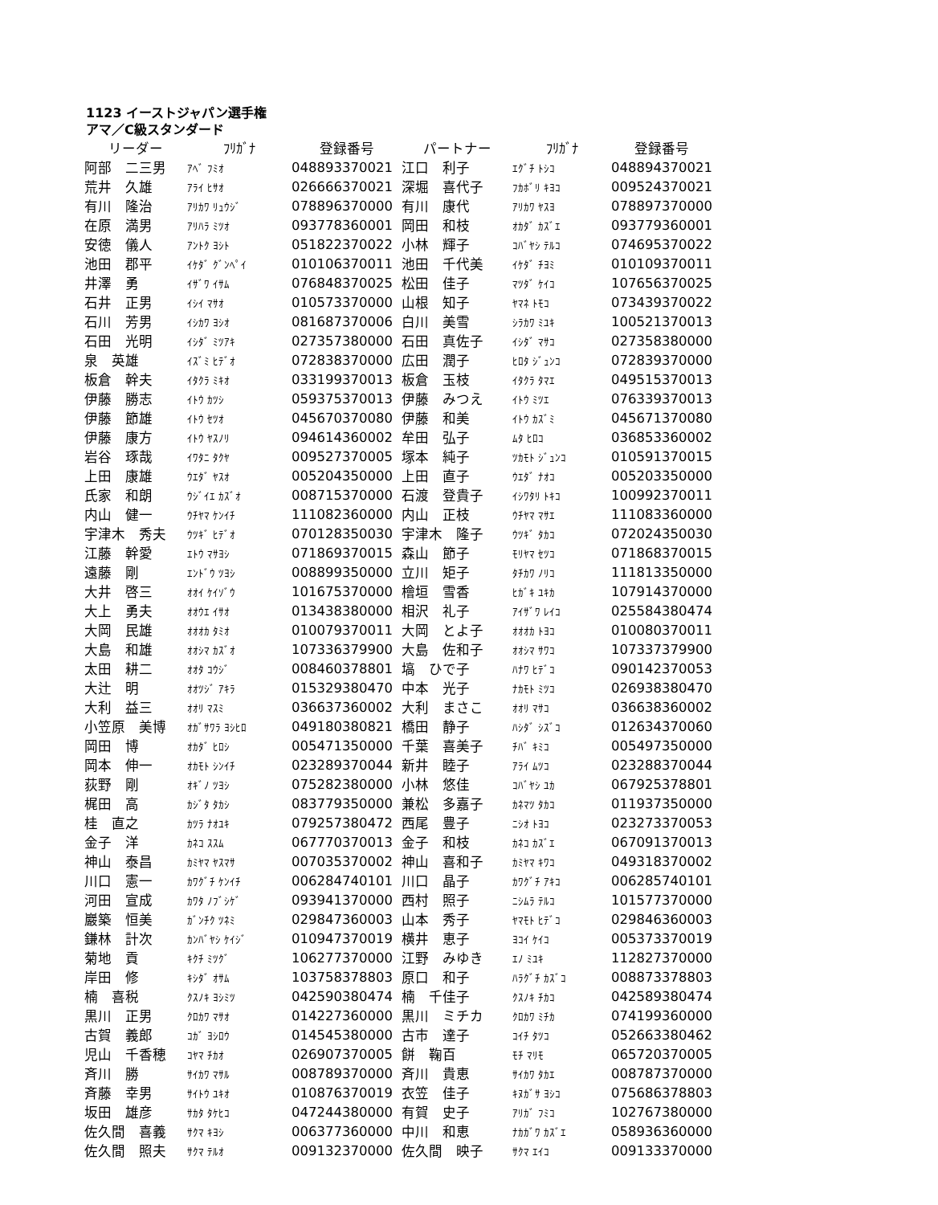1123 イーストジャパン選手権
アマ／C級スタンダード
| リーダー | ﾌﾘｶﾞﾅ | 登録番号 | パートナー | ﾌﾘｶﾞﾅ | 登録番号 |
| --- | --- | --- | --- | --- | --- |
| 阿部 二三男 | ｱﾍﾞ ﾌﾐｵ | 048893370021 | 江口 利子 | ｴｸﾞﾁ ﾄｼｺ | 048894370021 |
| 荒井 久雄 | ｱﾗｲ ﾋｻｵ | 026666370021 | 深堀 喜代子 | ﾌｶﾎﾞﾘ ｷﾖｺ | 009524370021 |
| 有川 隆治 | ｱﾘｶﾜ ﾘｭｳｼﾞ | 078896370000 | 有川 康代 | ｱﾘｶﾜ ﾔｽﾖ | 078897370000 |
| 在原 満男 | ｱﾘﾊﾗ ﾐﾂｵ | 093778360001 | 岡田 和枝 | ｵｶﾀﾞ ｶｽﾞｴ | 093779360001 |
| 安徳 儀人 | ｱﾝﾄｸ ﾖｼﾄ | 051822370022 | 小林 輝子 | ｺﾊﾞﾔｼ ﾃﾙｺ | 074695370022 |
| 池田 郡平 | ｲｹﾀﾞ ｸﾞﾝﾍﾟｲ | 010106370011 | 池田 千代美 | ｲｹﾀﾞ ﾁﾖﾐ | 010109370011 |
| 井澤 勇 | ｲｻﾞﾜ ｲｻﾑ | 076848370025 | 松田 佳子 | ﾏﾂﾀﾞ ｹｲｺ | 107656370025 |
| 石井 正男 | ｲｼｲ ﾏｻｵ | 010573370000 | 山根 知子 | ﾔﾏﾈ ﾄﾓｺ | 073439370022 |
| 石川 芳男 | ｲｼｶﾜ ﾖｼｵ | 081687370006 | 白川 美雪 | ｼﾗｶﾜ ﾐﾕｷ | 100521370013 |
| 石田 光明 | ｲｼﾀﾞ ﾐﾂｱｷ | 027357380000 | 石田 真佐子 | ｲｼﾀﾞ ﾏｻｺ | 027358380000 |
| 泉 英雄 | ｲｽﾞﾐ ﾋﾃﾞｵ | 072838370000 | 広田 潤子 | ﾋﾛﾀ ｼﾞｭﾝｺ | 072839370000 |
| 板倉 幹夫 | ｲﾀｸﾗ ﾐｷｵ | 033199370013 | 板倉 玉枝 | ｲﾀｸﾗ ﾀﾏｴ | 049515370013 |
| 伊藤 勝志 | ｲﾄｳ ｶﾂｼ | 059375370013 | 伊藤 みつえ | ｲﾄｳ ﾐﾂｴ | 076339370013 |
| 伊藤 節雄 | ｲﾄｳ ｾﾂｵ | 045670370080 | 伊藤 和美 | ｲﾄｳ ｶｽﾞﾐ | 045671370080 |
| 伊藤 康方 | ｲﾄｳ ﾔｽﾉﾘ | 094614360002 | 牟田 弘子 | ﾑﾀ ﾋﾛｺ | 036853360002 |
| 岩谷 琢哉 | ｲﾜﾀﾆ ﾀｸﾔ | 009527370005 | 塚本 純子 | ﾂｶﾓﾄ ｼﾞｭﾝｺ | 010591370015 |
| 上田 康雄 | ｳｴﾀﾞ ﾔｽｵ | 005204350000 | 上田 直子 | ｳｴﾀﾞ ﾅｵｺ | 005203350000 |
| 氏家 和朗 | ｳｼﾞｲｴ ｶｽﾞｵ | 008715370000 | 石渡 登貴子 | ｲｼﾜﾀﾘ ﾄｷｺ | 100992370011 |
| 内山 健一 | ｳﾁﾔﾏ ｹﾝｲﾁ | 111082360000 | 内山 正枝 | ｳﾁﾔﾏ ﾏｻｴ | 111083360000 |
| 宇津木 秀夫 | ｳﾂｷﾞ ﾋﾃﾞｵ | 070128350030 | 宇津木 隆子 | ｳﾂｷﾞ ﾀｶｺ | 072024350030 |
| 江藤 幹愛 | ｴﾄｳ ﾏｻﾖｼ | 071869370015 | 森山 節子 | ﾓﾘﾔﾏ ｾﾂｺ | 071868370015 |
| 遠藤 剛 | ｴﾝﾄﾞｳ ﾂﾖｼ | 008899350000 | 立川 矩子 | ﾀﾁｶﾜ ﾉﾘｺ | 111813350000 |
| 大井 啓三 | ｵｵｲ ｹｲｿﾞｳ | 101675370000 | 檜垣 雪香 | ﾋｶﾞｷ ﾕｷｶ | 107914370000 |
| 大上 勇夫 | ｵｵｳｴ ｲｻｵ | 013438380000 | 相沢 礼子 | ｱｲｻﾞﾜ ﾚｲｺ | 025584380474 |
| 大岡 民雄 | ｵｵｵｶ ﾀﾐｵ | 010079370011 | 大岡 とよ子 | ｵｵｵｶ ﾄﾖｺ | 010080370011 |
| 大島 和雄 | ｵｵｼﾏ ｶｽﾞｵ | 107336379900 | 大島 佐和子 | ｵｵｼﾏ ｻﾜｺ | 107337379900 |
| 太田 耕二 | ｵｵﾀ ｺｳｼﾞ | 008460378801 | 塙 ひで子 | ﾊﾅﾜ ﾋﾃﾞｺ | 090142370053 |
| 大辻 明 | ｵｵﾂｼﾞ ｱｷﾗ | 015329380470 | 中本 光子 | ﾅｶﾓﾄ ﾐﾂｺ | 026938380470 |
| 大利 益三 | ｵｵﾘ ﾏｽﾐ | 036637360002 | 大利 まさこ | ｵｵﾘ ﾏｻｺ | 036638360002 |
| 小笠原 美博 | ｵｶﾞｻﾜﾗ ﾖｼﾋﾛ | 049180380821 | 橋田 静子 | ﾊｼﾀﾞ ｼｽﾞｺ | 012634370060 |
| 岡田 博 | ｵｶﾀﾞ ﾋﾛｼ | 005471350000 | 千葉 喜美子 | ﾁﾊﾞ ｷﾐｺ | 005497350000 |
| 岡本 伸一 | ｵｶﾓﾄ ｼﾝｲﾁ | 023289370044 | 新井 睦子 | ｱﾗｲ ﾑﾂｺ | 023288370044 |
| 荻野 剛 | ｵｷﾞﾉ ﾂﾖｼ | 075282380000 | 小林 悠佳 | ｺﾊﾞﾔｼ ﾕｶ | 067925378801 |
| 梶田 高 | ｶｼﾞﾀ ﾀｶｼ | 083779350000 | 兼松 多嘉子 | ｶﾈﾏﾂ ﾀｶｺ | 011937350000 |
| 桂 直之 | ｶﾂﾗ ﾅｵﾕｷ | 079257380472 | 西尾 豊子 | ﾆｼｵ ﾄﾖｺ | 023273370053 |
| 金子 洋 | ｶﾈｺ ｽｽﾑ | 067770370013 | 金子 和枝 | ｶﾈｺ ｶｽﾞｴ | 067091370013 |
| 神山 泰昌 | ｶﾐﾔﾏ ﾔｽﾏｻ | 007035370002 | 神山 喜和子 | ｶﾐﾔﾏ ｷﾜｺ | 049318370002 |
| 川口 憲一 | ｶﾜｸﾞﾁ ｹﾝｲﾁ | 006284740101 | 川口 晶子 | ｶﾜｸﾞﾁ ｱｷｺ | 006285740101 |
| 河田 宣成 | ｶﾜﾀ ﾉﾌﾞｼｹﾞ | 093941370000 | 西村 照子 | ﾆｼﾑﾗ ﾃﾙｺ | 101577370000 |
| 巖築 恒美 | ｶﾞﾝﾁｸ ﾂﾈﾐ | 029847360003 | 山本 秀子 | ﾔﾏﾓﾄ ﾋﾃﾞｺ | 029846360003 |
| 鎌林 計次 | ｶﾝﾊﾞﾔｼ ｹｲｼﾞ | 010947370019 | 横井 恵子 | ﾖｺｲ ｹｲｺ | 005373370019 |
| 菊地 貢 | ｷｸﾁ ﾐﾂｸﾞ | 106277370000 | 江野 みゆき | ｴﾉ ﾐﾕｷ | 112827370000 |
| 岸田 修 | ｷｼﾀﾞ ｵｻﾑ | 103758378803 | 原口 和子 | ﾊﾗｸﾞﾁ ｶｽﾞｺ | 008873378803 |
| 楠 喜税 | ｸｽﾉｷ ﾖｼﾐﾂ | 042590380474 | 楠 千佳子 | ｸｽﾉｷ ﾁｶｺ | 042589380474 |
| 黒川 正男 | ｸﾛｶﾜ ﾏｻｵ | 014227360000 | 黒川 ミチカ | ｸﾛｶﾜ ﾐﾁｶ | 074199360000 |
| 古賀 義郎 | ｺｶﾞ ﾖｼﾛｳ | 014545380000 | 古市 達子 | ｺｲﾁ ﾀﾂｺ | 052663380462 |
| 児山 千香穂 | ｺﾔﾏ ﾁｶｵ | 026907370005 | 餅 鞠百 | ﾓﾁ ﾏﾘﾓ | 065720370005 |
| 斉川 勝 | ｻｲｶﾜ ﾏｻﾙ | 008789370000 | 斉川 貴恵 | ｻｲｶﾜ ﾀｶｴ | 008787370000 |
| 斉藤 幸男 | ｻｲﾄｳ ﾕｷｵ | 010876370019 | 衣笠 佳子 | ｷﾇｶﾞｻ ﾖｼｺ | 075686378803 |
| 坂田 雄彦 | ｻｶﾀ ﾀｹﾋｺ | 047244380000 | 有賀 史子 | ｱﾘｶﾞ ﾌﾐｺ | 102767380000 |
| 佐久間 喜義 | ｻｸﾏ ｷﾖｼ | 006377360000 | 中川 和恵 | ﾅｶｶﾞﾜ ｶｽﾞｴ | 058936360000 |
| 佐久間 照夫 | ｻｸﾏ ﾃﾙｵ | 009132370000 | 佐久間 映子 | ｻｸﾏ ｴｲｺ | 009133370000 |